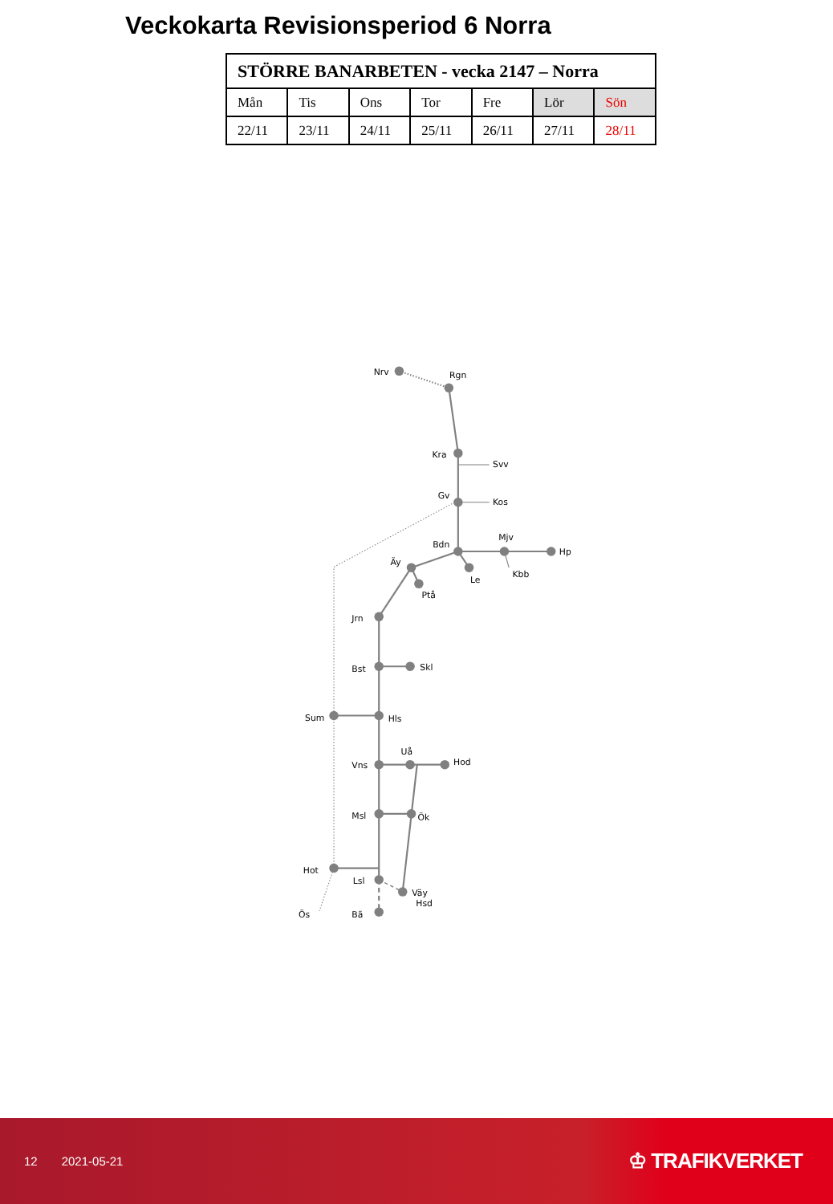Veckokarta Revisionsperiod 6 Norra
| STÖRRE BANARBETEN - vecka 2147 – Norra | | | | | | |
| --- | --- | --- | --- | --- | --- | --- |
| Mån | Tis | Ons | Tor | Fre | Lör | Sön |
| 22/11 | 23/11 | 24/11 | 25/11 | 26/11 | 27/11 | 28/11 |
Nrv
Rgn
Kra
Svv
Gv
Kos
Mjv
Bdn
Hp
Äy
Kbb
Le
Ptå
Jrn
Skl
Bst
Sum
Hls
Uå
Hod
Vns
Msl
Ök
Hot
Lsl
Väy
Hsd
Ös
Bä
12 2021-05-21
♔ TRAFIKVERKET